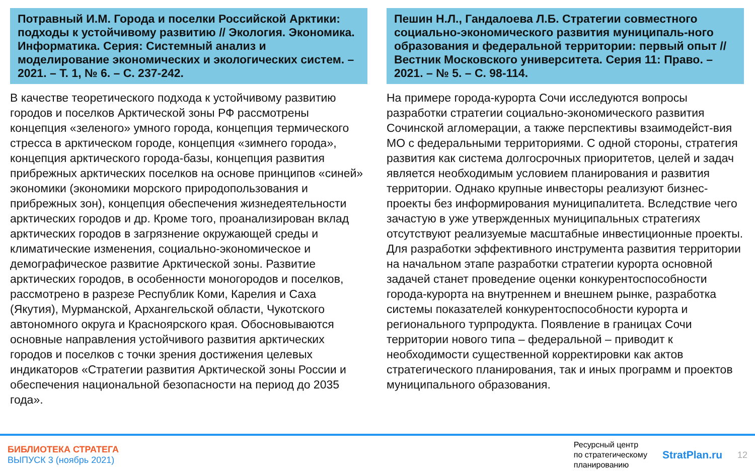Потравный И.М. Города и поселки Российской Арктики: подходы к устойчивому развитию // Экология. Экономика. Информатика. Серия: Системный анализ и моделирование экономических и экологических систем. – 2021. – Т. 1, № 6. – С. 237-242.
В качестве теоретического подхода к устойчивому развитию городов и поселков Арктической зоны РФ рассмотрены концепция «зеленого» умного города, концепция термического стресса в арктическом городе, концепция «зимнего города», концепция арктического города-базы, концепция развития прибрежных арктических поселков на основе принципов «синей» экономики (экономики морского природопользования и прибрежных зон), концепция обеспечения жизнедеятельности арктических городов и др. Кроме того, проанализирован вклад арктических городов в загрязнение окружающей среды и климатические изменения, социально-экономическое и демографическое развитие Арктической зоны. Развитие арктических городов, в особенности моногородов и поселков, рассмотрено в разрезе Республик Коми, Карелия и Саха (Якутия), Мурманской, Архангельской области, Чукотского автономного округа и Красноярского края. Обосновываются основные направления устойчивого развития арктических городов и поселков с точки зрения достижения целевых индикаторов «Стратегии развития Арктической зоны России и обеспечения национальной безопасности на период до 2035 года».
Пешин Н.Л., Гандалоева Л.Б. Стратегии совместного социально-экономического развития муниципаль-ного образования и федеральной территории: первый опыт // Вестник Московского университета. Серия 11: Право. – 2021. – № 5. – С. 98-114.
На примере города-курорта Сочи исследуются вопросы разработки стратегии социально-экономического развития Сочинской агломерации, а также перспективы взаимодейст-вия МО с федеральными территориями. С одной стороны, стратегия развития как система долгосрочных приоритетов, целей и задач является необходимым условием планирования и развития территории. Однако крупные инвесторы реализуют бизнес-проекты без информирования муниципалитета. Вследствие чего зачастую в уже утвержденных муниципальных стратегиях отсутствуют реализуемые масштабные инвестиционные проекты. Для разработки эффективного инструмента развития территории на начальном этапе разработки стратегии курорта основной задачей станет проведение оценки конкурентоспособности города-курорта на внутреннем и внешнем рынке, разработка системы показателей конкурентоспособности курорта и регионального турпродукта. Появление в границах Сочи территории нового типа – федеральной – приводит к необходимости существенной корректировки как актов стратегического планирования, так и иных программ и проектов муниципального образования.
БИБЛИОТЕКА СТРАТЕГА
ВЫПУСК 3 (ноябрь 2021)
Ресурсный центр
по стратегическому
планированию
StratPlan.ru
12